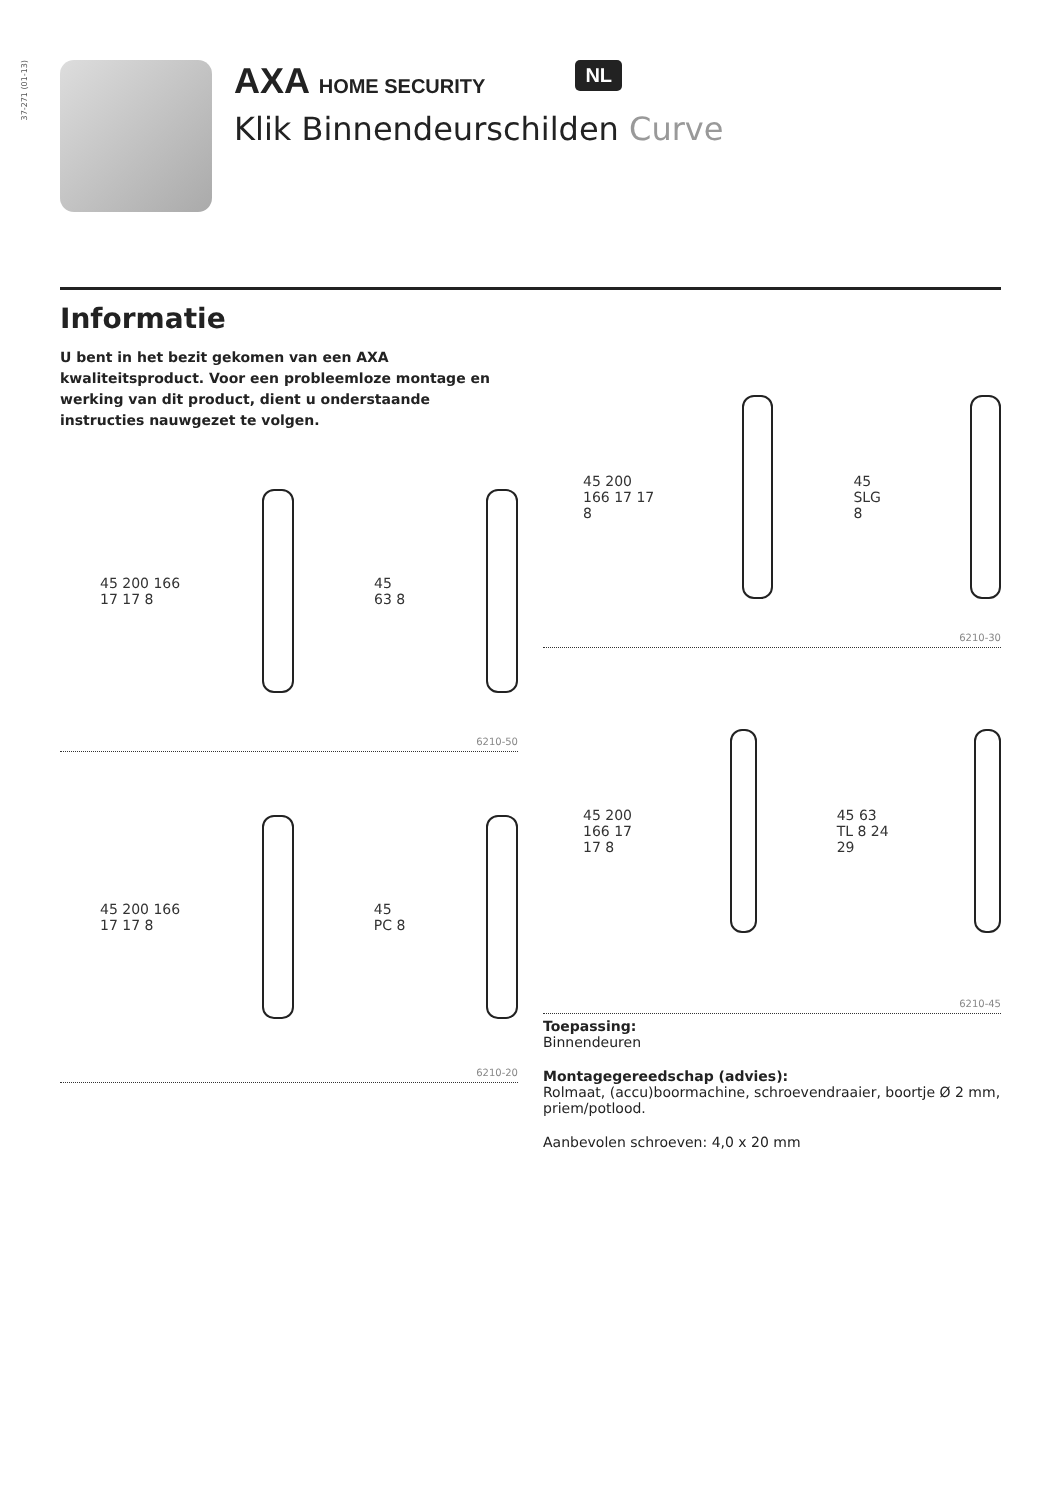37-271 (01-13)
AXA HOME SECURITY NL
Klik Binnendeurschilden Curve
Informatie
U bent in het bezit gekomen van een AXA kwaliteitsproduct. Voor een probleemloze montage en werking van dit product, dient u onderstaande instructies nauwgezet te volgen.
45 200 166 17 17 8 45 63 8
6210-50
45 200 166 17 17 8 45 PC 8
6210-20
45 200 166 17 17 8 45 SLG 8
6210-30
45 200 166 17 17 8 45 63 TL 8 24 29
6210-45
Toepassing:
Binnendeuren
Montagegereedschap (advies):
Rolmaat, (accu)boormachine, schroevendraaier, boortje Ø 2 mm, priem/potlood.
Aanbevolen schroeven: 4,0 x 20 mm